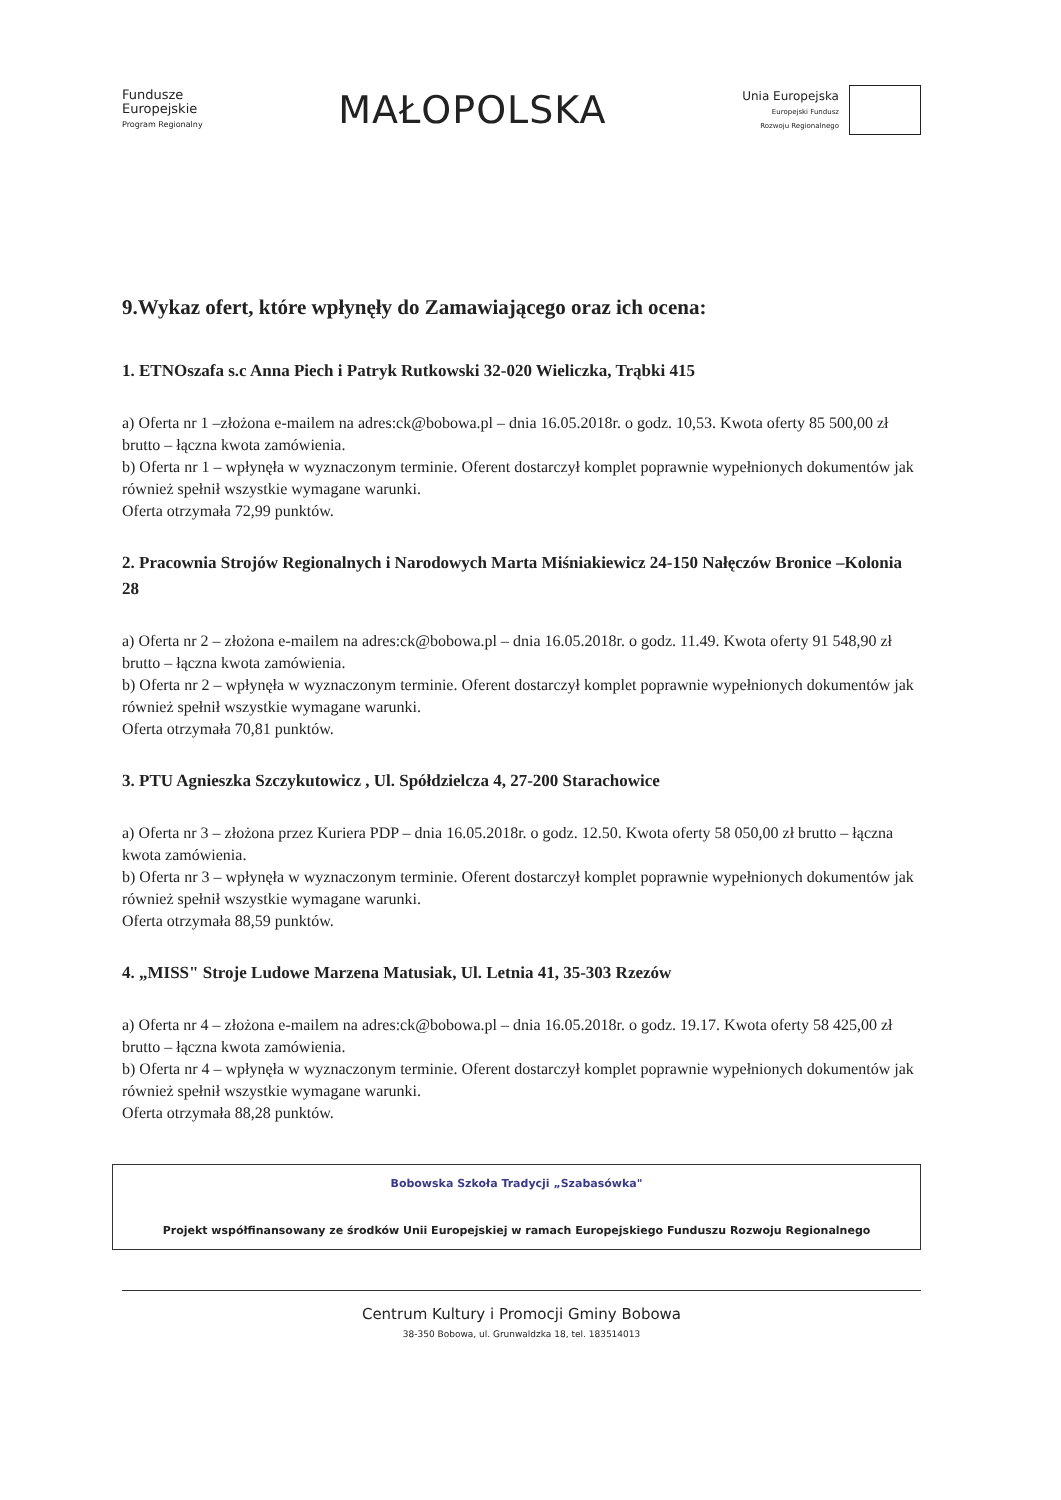Fundusze
Europejskie
Program Regionalny
MAŁOPOLSKA
Unia Europejska
Europejski Fundusz
Rozwoju Regionalnego
9.Wykaz ofert, które wpłynęły do Zamawiającego oraz ich ocena:
1. ETNOszafa s.c Anna Piech i Patryk Rutkowski 32-020 Wieliczka, Trąbki 415
a) Oferta nr 1 –złożona e-mailem na adres:ck@bobowa.pl – dnia 16.05.2018r. o godz. 10,53. Kwota oferty 85 500,00 zł brutto – łączna kwota zamówienia.
b) Oferta nr 1 – wpłynęła w wyznaczonym terminie. Oferent dostarczył komplet poprawnie wypełnionych dokumentów jak również spełnił wszystkie wymagane warunki.
Oferta otrzymała 72,99 punktów.
2. Pracownia Strojów Regionalnych i Narodowych Marta Miśniakiewicz 24-150 Nałęczów Bronice –Kolonia 28
a) Oferta nr 2 – złożona e-mailem na adres:ck@bobowa.pl – dnia 16.05.2018r. o godz. 11.49. Kwota oferty 91 548,90 zł brutto – łączna kwota zamówienia.
b) Oferta nr 2 – wpłynęła w wyznaczonym terminie. Oferent dostarczył komplet poprawnie wypełnionych dokumentów jak również spełnił wszystkie wymagane warunki.
Oferta otrzymała 70,81 punktów.
3. PTU Agnieszka Szczykutowicz , Ul. Spółdzielcza 4, 27-200 Starachowice
a) Oferta nr 3 – złożona przez Kuriera PDP – dnia 16.05.2018r. o godz. 12.50. Kwota oferty 58 050,00 zł brutto – łączna kwota zamówienia.
b) Oferta nr 3 – wpłynęła w wyznaczonym terminie. Oferent dostarczył komplet poprawnie wypełnionych dokumentów jak również spełnił wszystkie wymagane warunki.
Oferta otrzymała 88,59 punktów.
4. „MISS" Stroje Ludowe Marzena Matusiak, Ul. Letnia 41, 35-303 Rzezów
a) Oferta nr 4 – złożona e-mailem na adres:ck@bobowa.pl – dnia 16.05.2018r. o godz. 19.17. Kwota oferty 58 425,00 zł brutto – łączna kwota zamówienia.
b) Oferta nr 4 – wpłynęła w wyznaczonym terminie. Oferent dostarczył komplet poprawnie wypełnionych dokumentów jak również spełnił wszystkie wymagane warunki.
Oferta otrzymała 88,28 punktów.
Bobowska Szkoła Tradycji „Szabasówka"
Projekt współfinansowany ze środków Unii Europejskiej w ramach Europejskiego Funduszu Rozwoju Regionalnego
Centrum Kultury i Promocji Gminy Bobowa
38-350 Bobowa, ul. Grunwaldzka 18, tel. 183514013